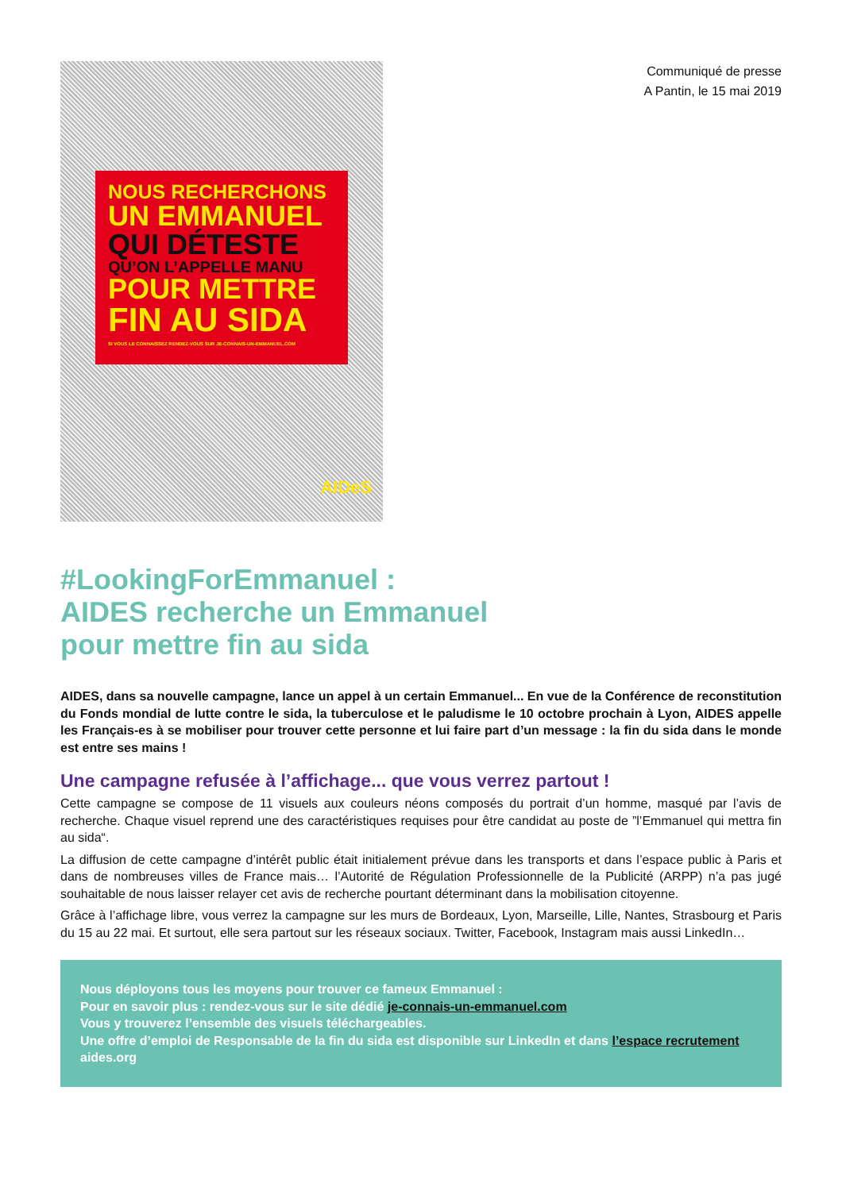NOUS RECHERCHONS
UN EMMANUEL
QUI DÉTESTE
QU’ON L’APPELLE MANU
POUR METTRE
FIN AU SIDA
SI VOUS LE CONNAISSEZ RENDEZ-VOUS SUR JE-CONNAIS-UN-EMMANUEL.COM
AIDeS
Communiqué de presse
A Pantin, le 15 mai 2019
#LookingForEmmanuel :
AIDES recherche un Emmanuel
pour mettre fin au sida
AIDES, dans sa nouvelle campagne, lance un appel à un certain Emmanuel... En vue de la Conférence de reconstitution du Fonds mondial de lutte contre le sida, la tuberculose et le paludisme le 10 octobre prochain à Lyon, AIDES appelle les Français-es à se mobiliser pour trouver cette personne et lui faire part d’un message : la fin du sida dans le monde est entre ses mains !
Une campagne refusée à l’affichage... que vous verrez partout !
Cette campagne se compose de 11 visuels aux couleurs néons composés du portrait d’un homme, masqué par l’avis de recherche. Chaque visuel reprend une des caractéristiques requises pour être candidat au poste de ”l’Emmanuel qui mettra fin au sida“.
La diffusion de cette campagne d’intérêt public était initialement prévue dans les transports et dans l’espace public à Paris et dans de nombreuses villes de France mais… l’Autorité de Régulation Professionnelle de la Publicité (ARPP) n’a pas jugé souhaitable de nous laisser relayer cet avis de recherche pourtant déterminant dans la mobilisation citoyenne.
Grâce à l’affichage libre, vous verrez la campagne sur les murs de Bordeaux, Lyon, Marseille, Lille, Nantes, Strasbourg et Paris du 15 au 22 mai. Et surtout, elle sera partout sur les réseaux sociaux. Twitter, Facebook, Instagram mais aussi LinkedIn…
Nous déployons tous les moyens pour trouver ce fameux Emmanuel :
Pour en savoir plus : rendez-vous sur le site dédié je-connais-un-emmanuel.com
Vous y trouverez l’ensemble des visuels téléchargeables.
Une offre d’emploi de Responsable de la fin du sida est disponible sur LinkedIn et dans l’espace recrutement aides.org